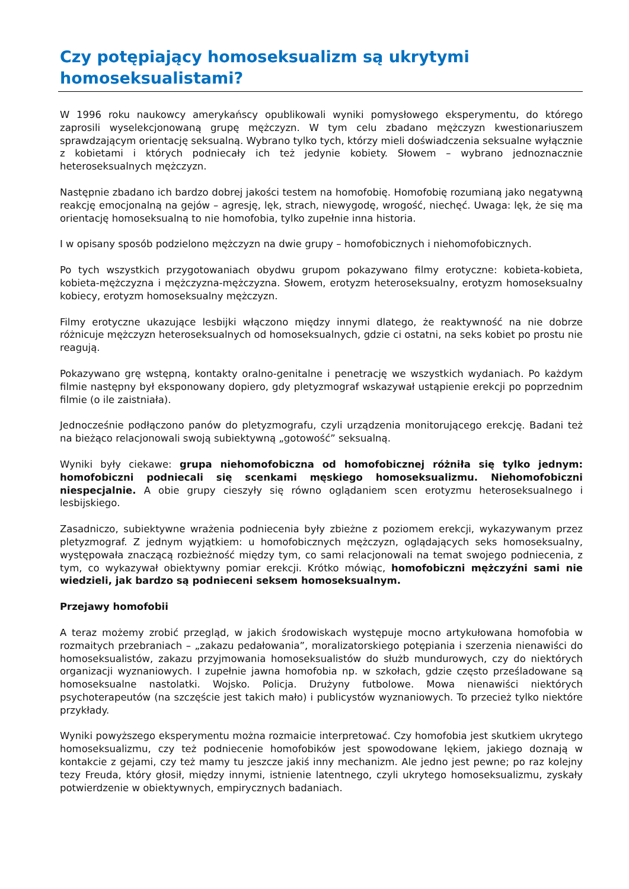Czy potępiający homoseksualizm są ukrytymi homoseksualistami?
W 1996 roku naukowcy amerykańscy opublikowali wyniki pomysłowego eksperymentu, do którego zaprosili wyselekcjonowaną grupę mężczyzn. W tym celu zbadano mężczyzn kwestionariuszem sprawdzającym orientację seksualną. Wybrano tylko tych, którzy mieli doświadczenia seksualne wyłącznie z kobietami i których podniecały ich też jedynie kobiety. Słowem – wybrano jednoznacznie heteroseksualnych mężczyzn.
Następnie zbadano ich bardzo dobrej jakości testem na homofobię. Homofobię rozumianą jako negatywną reakcję emocjonalną na gejów – agresję, lęk, strach, niewygodę, wrogość, niechęć. Uwaga: lęk, że się ma orientację homoseksualną to nie homofobia, tylko zupełnie inna historia.
I w opisany sposób podzielono mężczyzn na dwie grupy – homofobicznych i niehomofobicznych.
Po tych wszystkich przygotowaniach obydwu grupom pokazywano filmy erotyczne: kobieta-kobieta, kobieta-mężczyzna i mężczyzna-mężczyzna. Słowem, erotyzm heteroseksualny, erotyzm homoseksualny kobiecy, erotyzm homoseksualny mężczyzn.
Filmy erotyczne ukazujące lesbijki włączono między innymi dlatego, że reaktywność na nie dobrze różnicuje mężczyzn heteroseksualnych od homoseksualnych, gdzie ci ostatni, na seks kobiet po prostu nie reagują.
Pokazywano grę wstępną, kontakty oralno-genitalne i penetrację we wszystkich wydaniach. Po każdym filmie następny był eksponowany dopiero, gdy pletyzmograf wskazywał ustąpienie erekcji po poprzednim filmie (o ile zaistniała).
Jednocześnie podłączono panów do pletyzmografu, czyli urządzenia monitorującego erekcję. Badani też na bieżąco relacjonowali swoją subiektywną „gotowość” seksualną.
Wyniki były ciekawe: grupa niehomofobiczna od homofobicznej różniła się tylko jednym: homofobiczni podniecali się scenkami męskiego homoseksualizmu. Niehomofobiczni niespecjalnie. A obie grupy cieszyły się równo oglądaniem scen erotyzmu heteroseksualnego i lesbijskiego.
Zasadniczo, subiektywne wrażenia podniecenia były zbieżne z poziomem erekcji, wykazywanym przez pletyzmograf. Z jednym wyjątkiem: u homofobicznych mężczyzn, oglądających seks homoseksualny, występowała znaczącą rozbieżność między tym, co sami relacjonowali na temat swojego podniecenia, z tym, co wykazywał obiektywny pomiar erekcji. Krótko mówiąc, homofobiczni mężczyźni sami nie wiedzieli, jak bardzo są podnieceni seksem homoseksualnym.
Przejawy homofobii
A teraz możemy zrobić przegląd, w jakich środowiskach występuje mocno artykułowana homofobia w rozmaitych przebraniach – „zakazu pedałowania”, moralizatorskiego potępiania i szerzenia nienawiści do homoseksualistów, zakazu przyjmowania homoseksualistów do służb mundurowych, czy do niektórych organizacji wyznaniowych. I zupełnie jawna homofobia np. w szkołach, gdzie często prześladowane są homoseksualne nastolatki. Wojsko. Policja. Drużyny futbolowe. Mowa nienawiści niektórych psychoterapeutów (na szczęście jest takich mało) i publicystów wyznaniowych. To przecież tylko niektóre przykłady.
Wyniki powyższego eksperymentu można rozmaicie interpretować. Czy homofobia jest skutkiem ukrytego homoseksualizmu, czy też podniecenie homofobików jest spowodowane lękiem, jakiego doznają w kontakcie z gejami, czy też mamy tu jeszcze jakiś inny mechanizm. Ale jedno jest pewne; po raz kolejny tezy Freuda, który głosił, między innymi, istnienie latentnego, czyli ukrytego homoseksualizmu, zyskały potwierdzenie w obiektywnych, empirycznych badaniach.